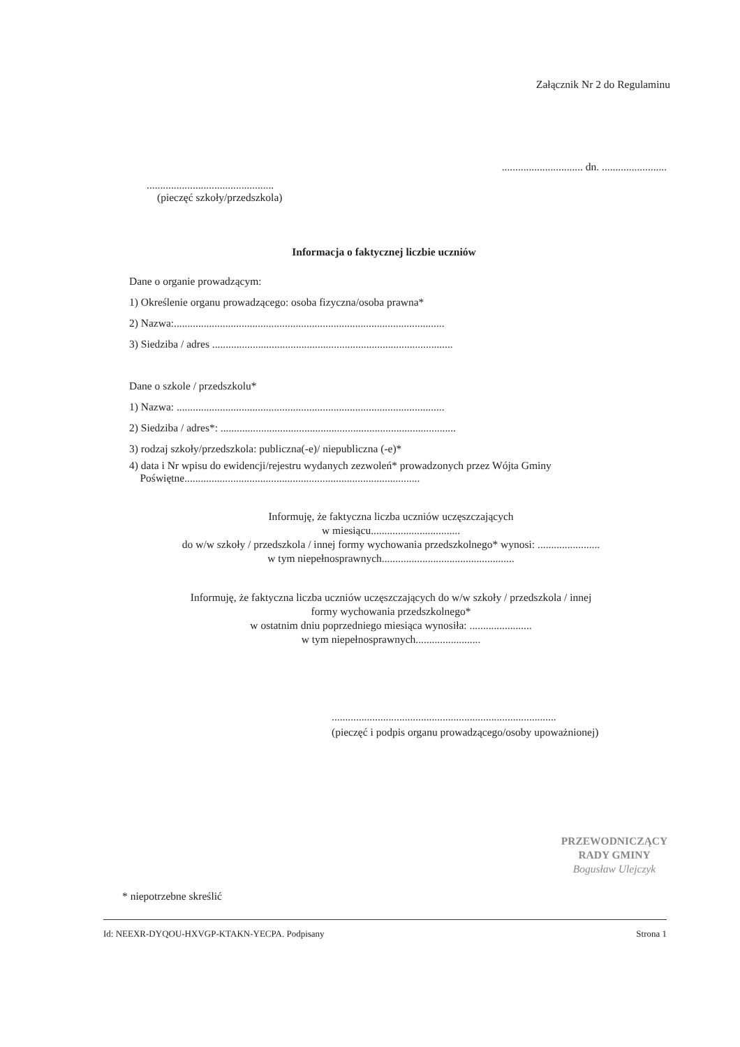Załącznik Nr 2 do Regulaminu
.............................. dn. ........................
...............................................
(pieczęć szkoły/przedszkola)
Informacja o faktycznej liczbie uczniów
Dane o organie prowadzącym:
1) Określenie organu prowadzącego: osoba fizyczna/osoba prawna*
2) Nazwa:....................................................................................................
3) Siedziba / adres .........................................................................................
Dane o szkole / przedszkolu*
1) Nazwa: ...................................................................................................
2) Siedziba / adres*: .......................................................................................
3) rodzaj szkoły/przedszkola: publiczna(-e)/ niepubliczna (-e)*
4) data i Nr wpisu do ewidencji/rejestru wydanych zezwoleń* prowadzonych przez Wójta Gminy
Poświętne.......................................................................................
Informuję, że faktyczna liczba uczniów uczęszczających
w miesiącu.................................
do w/w szkoły / przedszkola / innej formy wychowania przedszkolnego* wynosi: .......................
w tym niepełnosprawnych.................................................
Informuję, że faktyczna liczba uczniów uczęszczających do w/w szkoły / przedszkola / innej
formy wychowania przedszkolnego*
w ostatnim dniu poprzedniego miesiąca wynosiła: .......................
w tym niepełnosprawnych........................
...................................................................................
(pieczęć i podpis organu prowadzącego/osoby upoważnionej)
PRZEWODNICZĄCY
RADY GMINY
Bogusław Ulejczyk
* niepotrzebne skreślić
Id: NEEXR-DYQOU-HXVGP-KTAKN-YECPA. Podpisany Strona 1